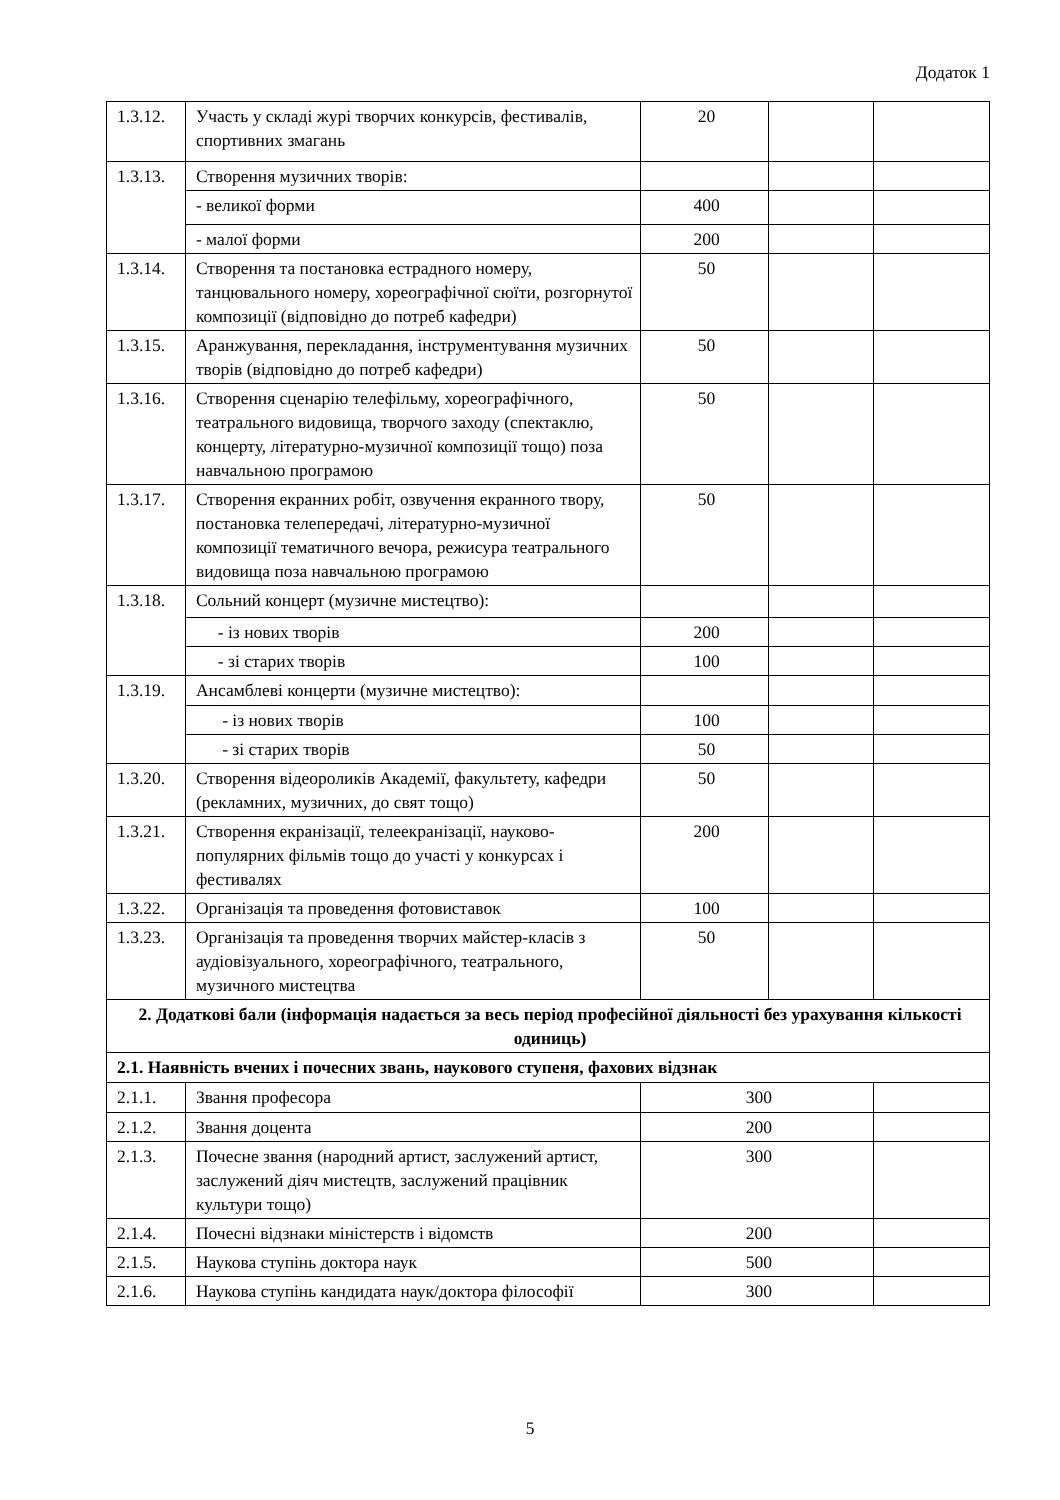Додаток 1
| 1.3.12. | Участь у складі журі творчих конкурсів, фестивалів, спортивних змагань | 20 | | |
| 1.3.13. | Створення музичних творів: | | | |
| | - великої форми | 400 | | |
| | - малої форми | 200 | | |
| 1.3.14. | Створення та постановка естрадного номеру, танцювального номеру, хореографічної сюїти, розгорнутої композиції (відповідно до потреб кафедри) | 50 | | |
| 1.3.15. | Аранжування, перекладання, інструментування музичних творів (відповідно до потреб кафедри) | 50 | | |
| 1.3.16. | Створення сценарію телефільму, хореографічного, театрального видовища, творчого заходу (спектаклю, концерту, літературно-музичної композиції тощо) поза навчальною програмою | 50 | | |
| 1.3.17. | Створення екранних робіт, озвучення екранного твору, постановка телепередачі, літературно-музичної композиції тематичного вечора, режисура театрального видовища поза навчальною програмою | 50 | | |
| 1.3.18. | Сольний концерт (музичне мистецтво): | | | |
| | - із нових творів | 200 | | |
| | - зі старих творів | 100 | | |
| 1.3.19. | Ансамблеві концерти (музичне мистецтво): | | | |
| | - із нових творів | 100 | | |
| | - зі старих творів | 50 | | |
| 1.3.20. | Створення відеороликів Академії, факультету, кафедри (рекламних, музичних, до свят тощо) | 50 | | |
| 1.3.21. | Створення екранізації, телеекранізації, науково-популярних фільмів тощо до участі у конкурсах і фестивалях | 200 | | |
| 1.3.22. | Організація та проведення фотовиставок | 100 | | |
| 1.3.23. | Організація та проведення творчих майстер-класів з аудіовізуального, хореографічного, театрального, музичного мистецтва | 50 | | |
| 2. Додаткові бали (інформація надається за весь період професійної діяльності без урахування кількості одиниць) | | | | |
| 2.1. Наявність вчених і почесних звань, наукового ступеня, фахових відзнак | | | | |
| 2.1.1. | Звання професора | 300 | | |
| 2.1.2. | Звання доцента | 200 | | |
| 2.1.3. | Почесне звання (народний артист, заслужений артист, заслужений діяч мистецтв, заслужений працівник культури тощо) | 300 | | |
| 2.1.4. | Почесні відзнаки міністерств і відомств | 200 | | |
| 2.1.5. | Наукова ступінь доктора наук | 500 | | |
| 2.1.6. | Наукова ступінь кандидата наук/доктора філософії | 300 | | |
5